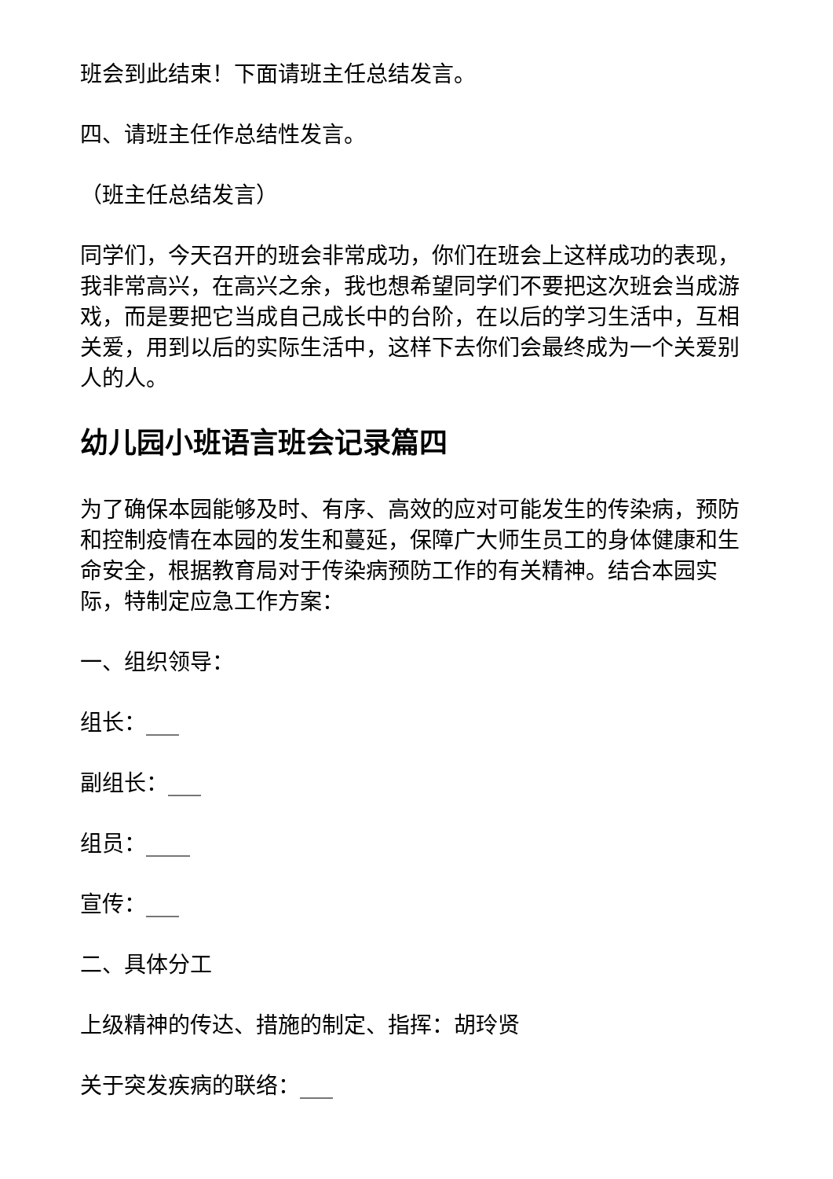班会到此结束！下面请班主任总结发言。
四、请班主任作总结性发言。
（班主任总结发言）
同学们，今天召开的班会非常成功，你们在班会上这样成功的表现，我非常高兴，在高兴之余，我也想希望同学们不要把这次班会当成游戏，而是要把它当成自己成长中的台阶，在以后的学习生活中，互相关爱，用到以后的实际生活中，这样下去你们会最终成为一个关爱别人的人。
幼儿园小班语言班会记录篇四
为了确保本园能够及时、有序、高效的应对可能发生的传染病，预防和控制疫情在本园的发生和蔓延，保障广大师生员工的身体健康和生命安全，根据教育局对于传染病预防工作的有关精神。结合本园实际，特制定应急工作方案：
一、组织领导：
组长：___
副组长：___
组员：____
宣传：___
二、具体分工
上级精神的传达、措施的制定、指挥：胡玲贤
关于突发疾病的联络：___